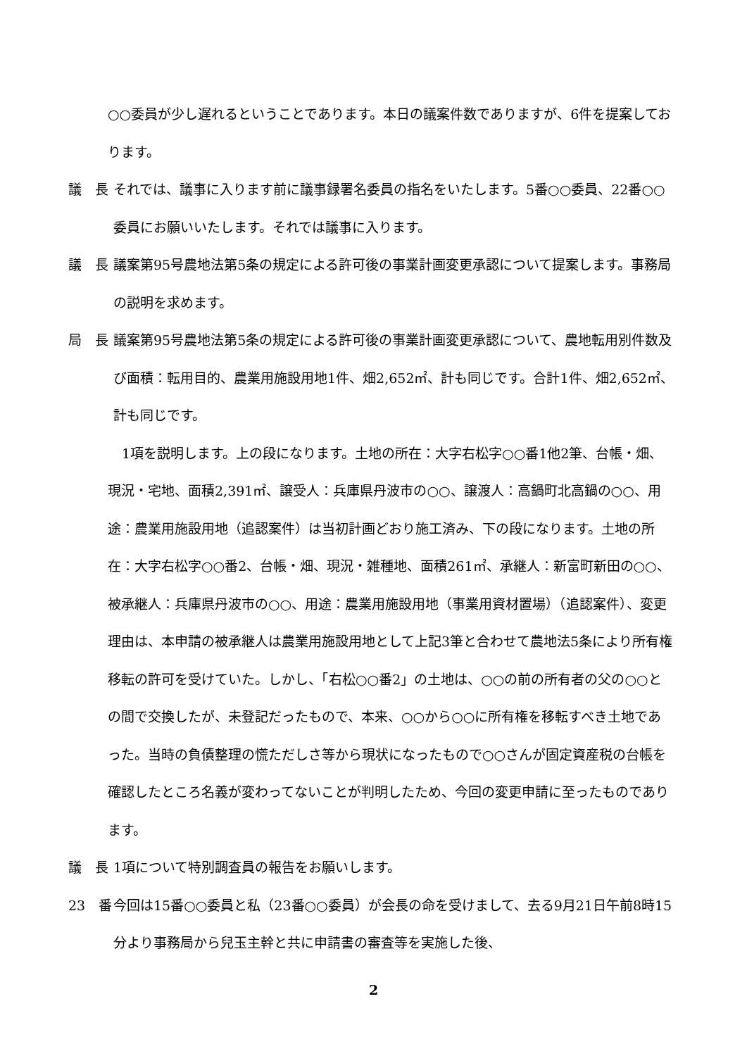○○委員が少し遅れるということであります。本日の議案件数でありますが、6件を提案しております。
議　長 それでは、議事に入ります前に議事録署名委員の指名をいたします。5番○○委員、22番○○委員にお願いいたします。それでは議事に入ります。
議　長 議案第95号農地法第5条の規定による許可後の事業計画変更承認について提案します。事務局の説明を求めます。
局　長 議案第95号農地法第5条の規定による許可後の事業計画変更承認について、農地転用別件数及び面積：転用目的、農業用施設用地1件、畑2,652㎡、計も同じです。合計1件、畑2,652㎡、計も同じです。
1項を説明します。上の段になります。土地の所在：大字右松字○○番1他2筆、台帳・畑、現況・宅地、面積2,391㎡、譲受人：兵庫県丹波市の○○、譲渡人：高鍋町北高鍋の○○、用途：農業用施設用地（追認案件）は当初計画どおり施工済み、下の段になります。土地の所在：大字右松字○○番2、台帳・畑、現況・雑種地、面積261㎡、承継人：新富町新田の○○、被承継人：兵庫県丹波市の○○、用途：農業用施設用地（事業用資材置場）（追認案件）、変更理由は、本申請の被承継人は農業用施設用地として上記3筆と合わせて農地法5条により所有権移転の許可を受けていた。しかし、「右松○○番2」の土地は、○○の前の所有者の父の○○との間で交換したが、未登記だったもので、本来、○○から○○に所有権を移転すべき土地であった。当時の負債整理の慌ただしさ等から現状になったもので○○さんが固定資産税の台帳を確認したところ名義が変わってないことが判明したため、今回の変更申請に至ったものであります。
議　長 1項について特別調査員の報告をお願いします。
23　番 今回は15番○○委員と私（23番○○委員）が会長の命を受けまして、去る9月21日午前8時15分より事務局から兒玉主幹と共に申請書の審査等を実施した後、
2